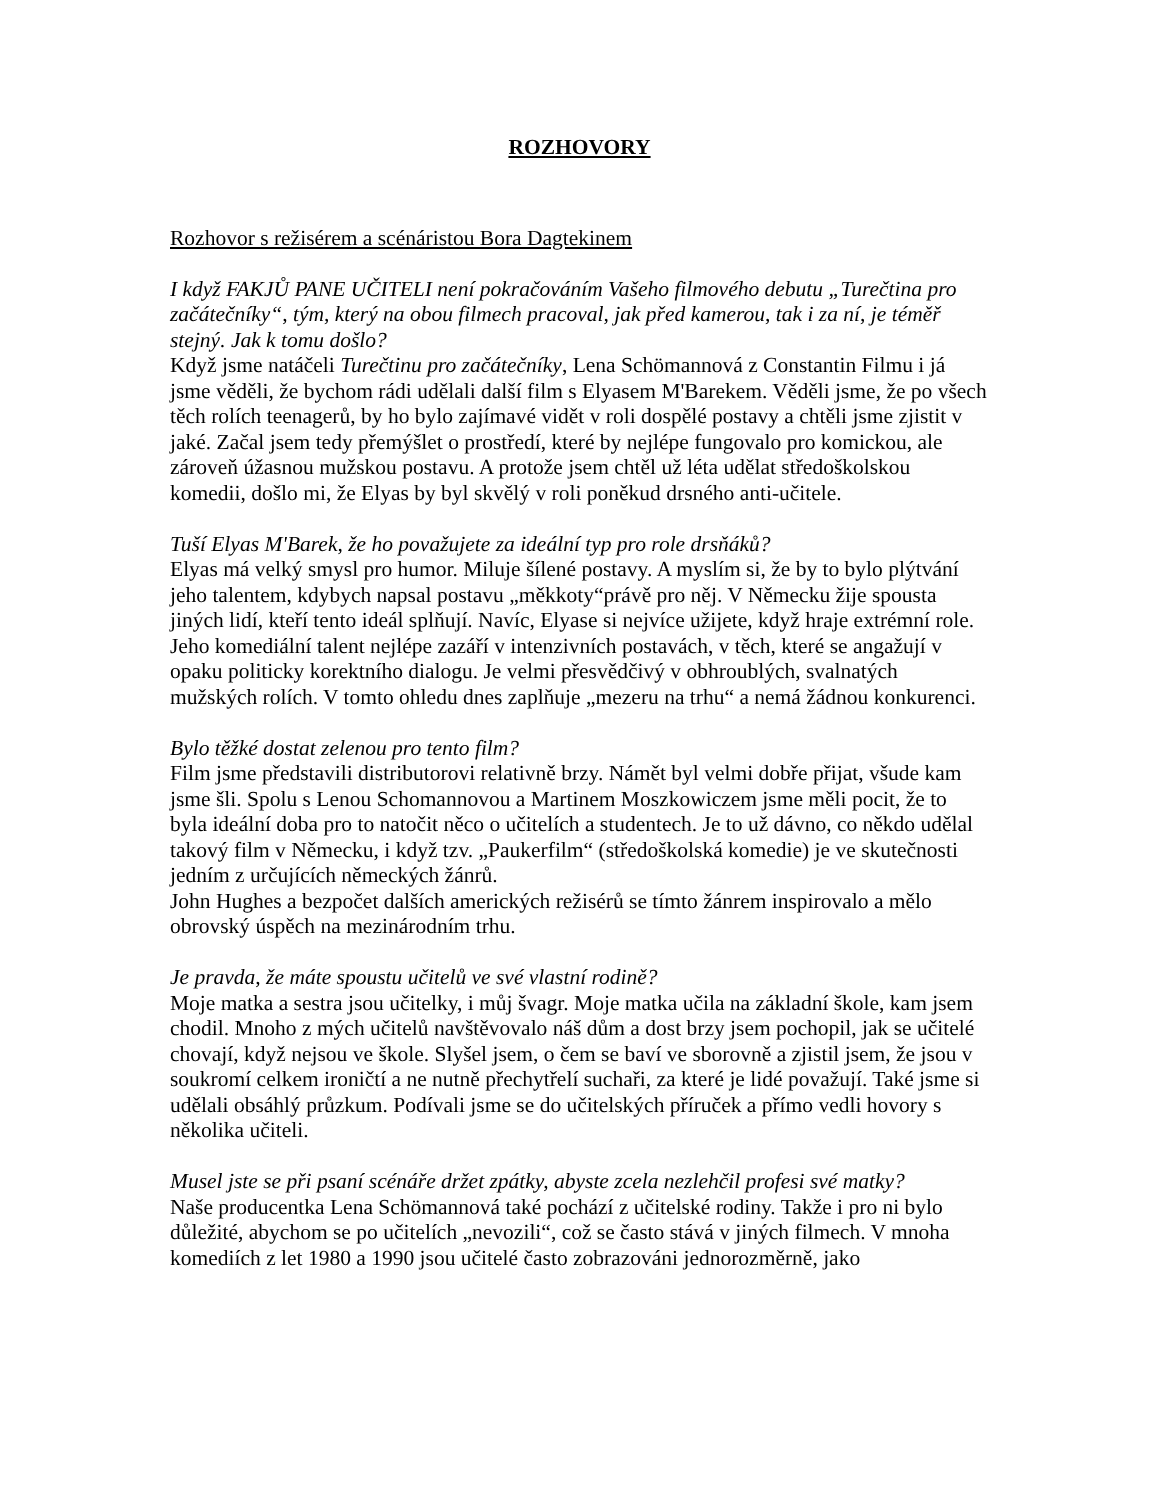ROZHOVORY
Rozhovor s režisérem a scénáristou Bora Dagtekinem
I když FAKJŮ PANE UČITELI není pokračováním Vašeho filmového debutu „Turečtina pro začátečníky“, tým, který na obou filmech pracoval, jak před kamerou, tak i za ní, je téměř stejný. Jak k tomu došlo?
Když jsme natáčeli Turečtinu pro začátečníky, Lena Schömannová z Constantin Filmu i já jsme věděli, že bychom rádi udělali další film s Elyasem M'Barekem. Věděli jsme, že po všech těch rolích teenagerů, by ho bylo zajímavé vidět v roli dospělé postavy a chtěli jsme zjistit v jaké. Začal jsem tedy přemýšlet o prostředí, které by nejlépe fungovalo pro komickou, ale zároveň úžasnou mužskou postavu. A protože jsem chtěl už léta udělat středoškolskou komedii, došlo mi, že Elyas by byl skvělý v roli poněkud drsného anti-učitele.
Tuší Elyas M'Barek, že ho považujete za ideální typ pro role drsňáků?
Elyas má velký smysl pro humor. Miluje šílené postavy. A myslím si, že by to bylo plýtvání jeho talentem, kdybych napsal postavu „měkkoty“právě pro něj. V Německu žije spousta jiných lidí, kteří tento ideál splňují. Navíc, Elyase si nejvíce užijete, když hraje extrémní role. Jeho komediální talent nejlépe zazáří v intenzivních postavách, v těch, které se angažují v opaku politicky korektního dialogu. Je velmi přesvědčivý v obhroublých, svalnatých mužských rolích. V tomto ohledu dnes zaplňuje „mezeru na trhu“ a nemá žádnou konkurenci.
Bylo těžké dostat zelenou pro tento film?
Film jsme představili distributorovi relativně brzy. Námět byl velmi dobře přijat, všude kam jsme šli. Spolu s Lenou Schomannovou a Martinem Moszkowiczem jsme měli pocit, že to byla ideální doba pro to natočit něco o učitelích a studentech. Je to už dávno, co někdo udělal takový film v Německu, i když tzv. „Paukerfilm“ (středoškolská komedie) je ve skutečnosti jedním z určujících německých žánrů.
John Hughes a bezpočet dalších amerických režisérů se tímto žánrem inspirovalo a mělo obrovský úspěch na mezinárodním trhu.
Je pravda, že máte spoustu učitelů ve své vlastní rodině?
Moje matka a sestra jsou učitelky, i můj švagr. Moje matka učila na základní škole, kam jsem chodil. Mnoho z mých učitelů navštěvovalo náš dům a dost brzy jsem pochopil, jak se učitelé chovají, když nejsou ve škole. Slyšel jsem, o čem se baví ve sborovně a zjistil jsem, že jsou v soukromí celkem ironičtí a ne nutně přechytřelí suchaři, za které je lidé považují. Také jsme si udělali obsáhlý průzkum. Podívali jsme se do učitelských příruček a přímo vedli hovory s několika učiteli.
Musel jste se při psaní scénáře držet zpátky, abyste zcela nezlehčil profesi své matky?
Naše producentka Lena Schömannová také pochází z učitelské rodiny. Takže i pro ni bylo důležité, abychom se po učitelích „nevozili“, což se často stává v jiných filmech. V mnoha komediích z let 1980 a 1990 jsou učitelé často zobrazováni jednorozměrně, jako